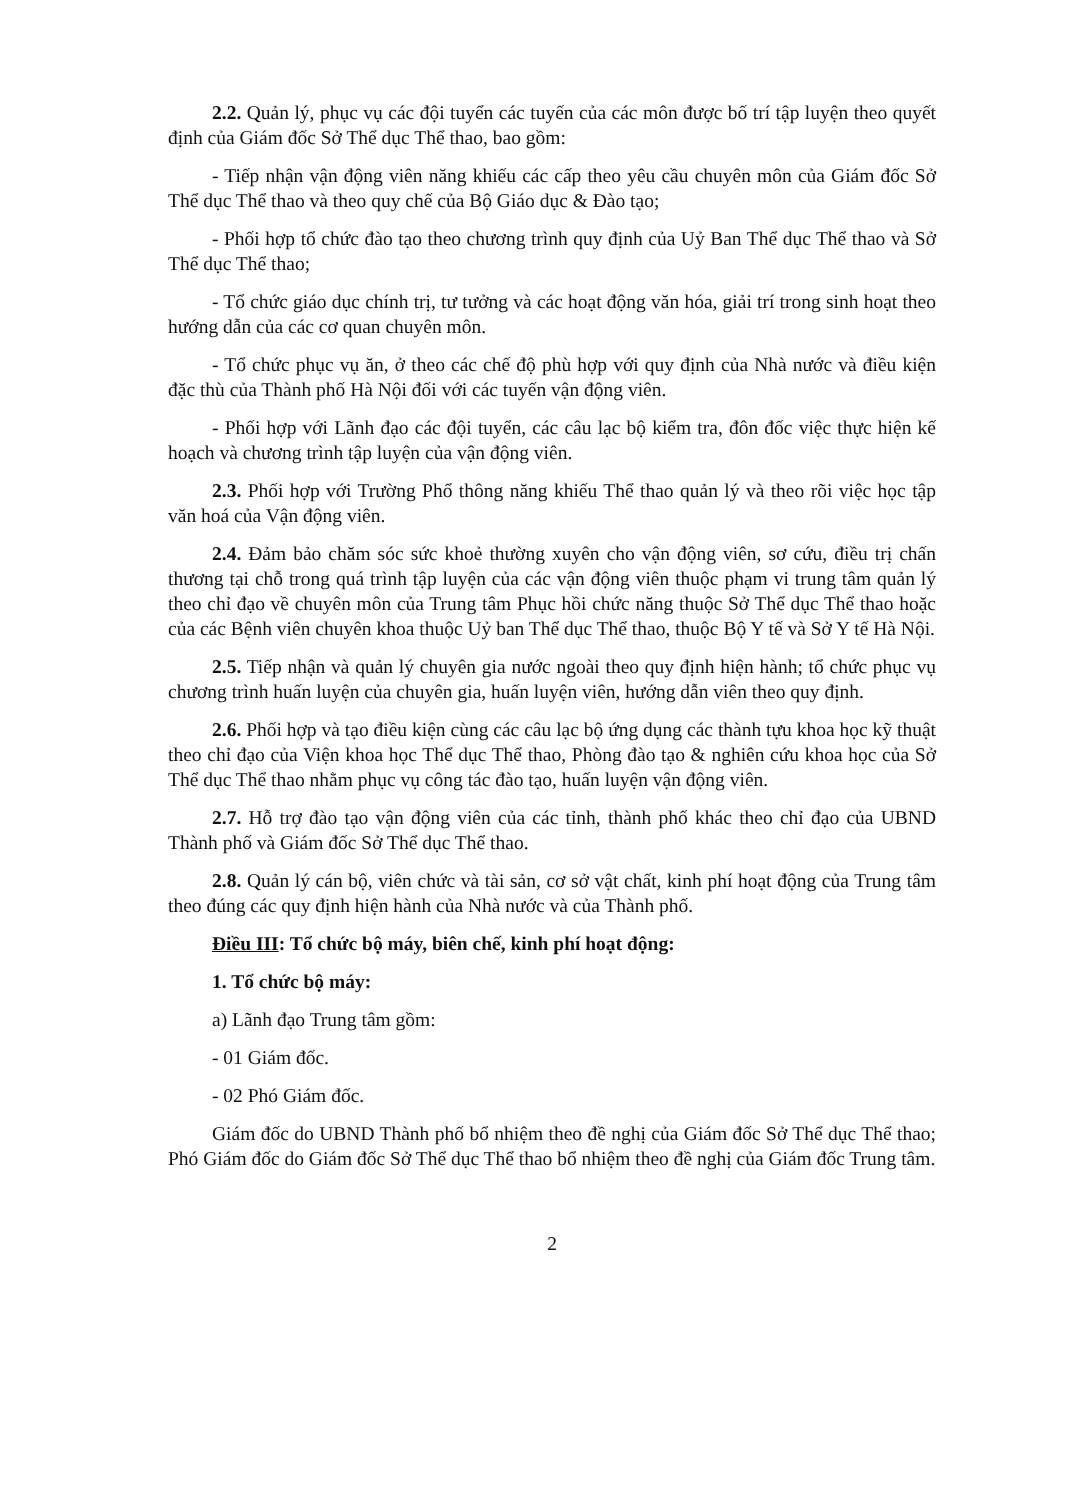2.2. Quản lý, phục vụ các đội tuyển các tuyến của các môn được bố trí tập luyện theo quyết định của Giám đốc Sở Thể dục Thể thao, bao gồm:
- Tiếp nhận vận động viên năng khiếu các cấp theo yêu cầu chuyên môn của Giám đốc Sở Thể dục Thể thao và theo quy chế của Bộ Giáo dục & Đào tạo;
- Phối hợp tổ chức đào tạo theo chương trình quy định của Uỷ Ban Thể dục Thể thao và Sở Thể dục Thể thao;
- Tổ chức giáo dục chính trị, tư tưởng và các hoạt động văn hóa, giải trí trong sinh hoạt theo hướng dẫn của các cơ quan chuyên môn.
- Tổ chức phục vụ ăn, ở theo các chế độ phù hợp với quy định của Nhà nước và điều kiện đặc thù của Thành phố Hà Nội đối với các tuyến vận động viên.
- Phối hợp với Lãnh đạo các đội tuyển, các câu lạc bộ kiểm tra, đôn đốc việc thực hiện kế hoạch và chương trình tập luyện của vận động viên.
2.3. Phối hợp với Trường Phổ thông năng khiếu Thể thao quản lý và theo rõi việc học tập văn hoá của Vận động viên.
2.4. Đảm bảo chăm sóc sức khoẻ thường xuyên cho vận động viên, sơ cứu, điều trị chấn thương tại chỗ trong quá trình tập luyện của các vận động viên thuộc phạm vi trung tâm quản lý theo chỉ đạo về chuyên môn của Trung tâm Phục hồi chức năng thuộc Sở Thể dục Thể thao hoặc của các Bệnh viên chuyên khoa thuộc Uỷ ban Thể dục Thể thao, thuộc Bộ Y tế và Sở Y tế Hà Nội.
2.5. Tiếp nhận và quản lý chuyên gia nước ngoài theo quy định hiện hành; tổ chức phục vụ chương trình huấn luyện của chuyên gia, huấn luyện viên, hướng dẫn viên theo quy định.
2.6. Phối hợp và tạo điều kiện cùng các câu lạc bộ ứng dụng các thành tựu khoa học kỹ thuật theo chỉ đạo của Viện khoa học Thể dục Thể thao, Phòng đào tạo & nghiên cứu khoa học của Sở Thể dục Thể thao nhằm phục vụ công tác đào tạo, huấn luyện vận động viên.
2.7. Hỗ trợ đào tạo vận động viên của các tỉnh, thành phố khác theo chỉ đạo của UBND Thành phố và Giám đốc Sở Thể dục Thể thao.
2.8. Quản lý cán bộ, viên chức và tài sản, cơ sở vật chất, kinh phí hoạt động của Trung tâm theo đúng các quy định hiện hành của Nhà nước và của Thành phố.
Điều III: Tổ chức bộ máy, biên chế, kinh phí hoạt động:
1. Tổ chức bộ máy:
a) Lãnh đạo Trung tâm gồm:
- 01 Giám đốc.
- 02 Phó Giám đốc.
Giám đốc do UBND Thành phố bổ nhiệm theo đề nghị của Giám đốc Sở Thể dục Thể thao; Phó Giám đốc do Giám đốc Sở Thể dục Thể thao bổ nhiệm theo đề nghị của Giám đốc Trung tâm.
2